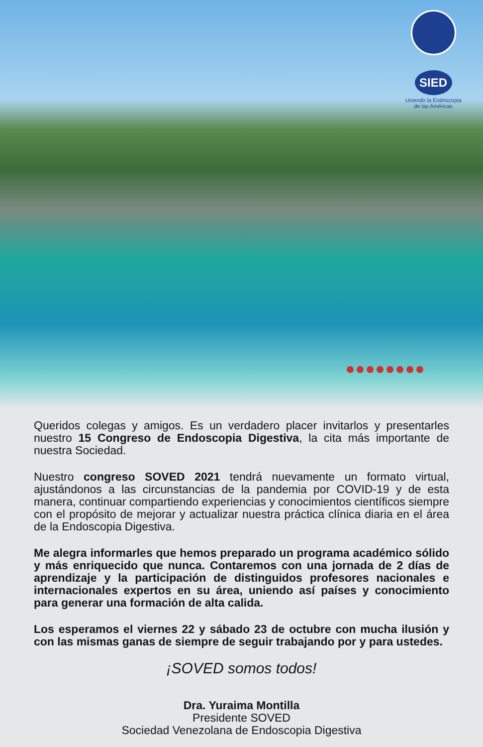SIED
Uniendo la Endoscopia de las Américas
Queridos colegas y amigos. Es un verdadero placer invitarlos y presentarles nuestro 15 Congreso de Endoscopia Digestiva, la cita más importante de nuestra Sociedad.
Nuestro congreso SOVED 2021 tendrá nuevamente un formato virtual, ajustándonos a las circunstancias de la pandemia por COVID-19 y de esta manera, continuar compartiendo experiencias y conocimientos científicos siempre con el propósito de mejorar y actualizar nuestra práctica clínica diaria en el área de la Endoscopia Digestiva.
Me alegra informarles que hemos preparado un programa académico sólido y más enriquecido que nunca. Contaremos con una jornada de 2 días de aprendizaje y la participación de distinguidos profesores nacionales e internacionales expertos en su área, uniendo así países y conocimiento para generar una formación de alta calida.
Los esperamos el viernes 22 y sábado 23 de octubre con mucha ilusión y con las mismas ganas de siempre de seguir trabajando por y para ustedes.
¡SOVED somos todos!
Dra. Yuraima Montilla
Presidente SOVED
Sociedad Venezolana de Endoscopia Digestiva